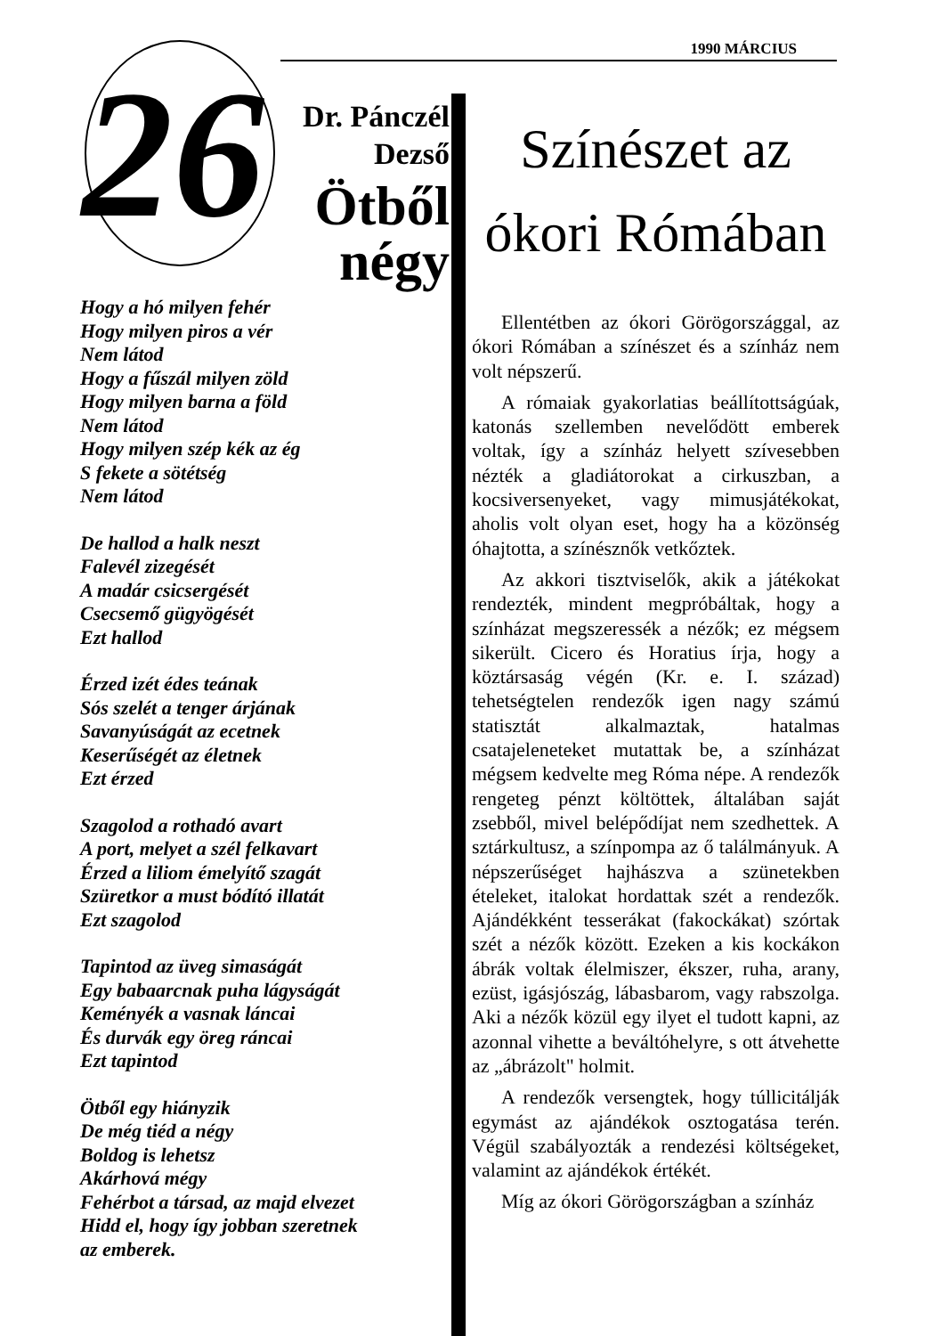1990 MÁRCIUS
26
Dr. Pánczél
Dezső
Ötből
négy
Hogy a hó milyen fehér
Hogy milyen piros a vér
Nem látod
Hogy a fűszál milyen zöld
Hogy milyen barna a föld
Nem látod
Hogy milyen szép kék az ég
S fekete a sötétség
Nem látod
De hallod a halk neszt
Falevél zizegését
A madár csicsergését
Csecsemő gügyögését
Ezt hallod
Érzed izét édes teának
Sós szelét a tenger árjának
Savanyúságát az ecetnek
Keserűségét az életnek
Ezt érzed
Szagolod a rothadó avart
A port, melyet a szél felkavart
Érzed a liliom émelyítő szagát
Szüretkor a must bódító illatát
Ezt szagolod
Tapintod az üveg simaságát
Egy babaarcnak puha lágyságát
Keményék a vasnak láncai
És durvák egy öreg ráncai
Ezt tapintod
Ötből egy hiányzik
De még tiéd a négy
Boldog is lehetsz
Akárhová mégy
Fehérbot a társad, az majd elvezet
Hidd el, hogy így jobban szeretnek
az emberek.
Színészet az
ókori Rómában
Ellentétben az ókori Görögországgal, az ókori Rómában a színészet és a színház nem volt népszerű.
A rómaiak gyakorlatias beállítottságúak, katonás szellemben nevelődött emberek voltak, így a színház helyett szívesebben nézték a gladiátorokat a cirkuszban, a kocsiversenyeket, vagy mimusjátékokat, aholis volt olyan eset, hogy ha a közönség óhajtotta, a színésznők vetkőztek.
Az akkori tisztviselők, akik a játékokat rendezték, mindent megpróbáltak, hogy a színházat megszeressék a nézők; ez mégsem sikerült. Cicero és Horatius írja, hogy a köztársaság végén (Kr. e. I. század) tehetségtelen rendezők igen nagy számú statisztát alkalmaztak, hatalmas csatajeleneteket mutattak be, a színházat mégsem kedvelte meg Róma népe. A rendezők rengeteg pénzt költöttek, általában saját zsebből, mivel belépődíjat nem szedhettek. A sztárkultusz, a színpompa az ő találmányuk. A népszerűséget hajhászva a szünetekben ételeket, italokat hordattak szét a rendezők. Ajándékként tesserákat (fakockákat) szórtak szét a nézők között. Ezeken a kis kockákon ábrák voltak élelmiszer, ékszer, ruha, arany, ezüst, igásjószág, lábasbarom, vagy rabszolga. Aki a nézők közül egy ilyet el tudott kapni, az azonnal vihette a beváltóhelyre, s ott átvehette az „ábrázolt" holmit.
A rendezők versengtek, hogy túllicitálják egymást az ajándékok osztogatása terén. Végül szabályozták a rendezési költségeket, valamint az ajándékok értékét.
Míg az ókori Görögországban a színház